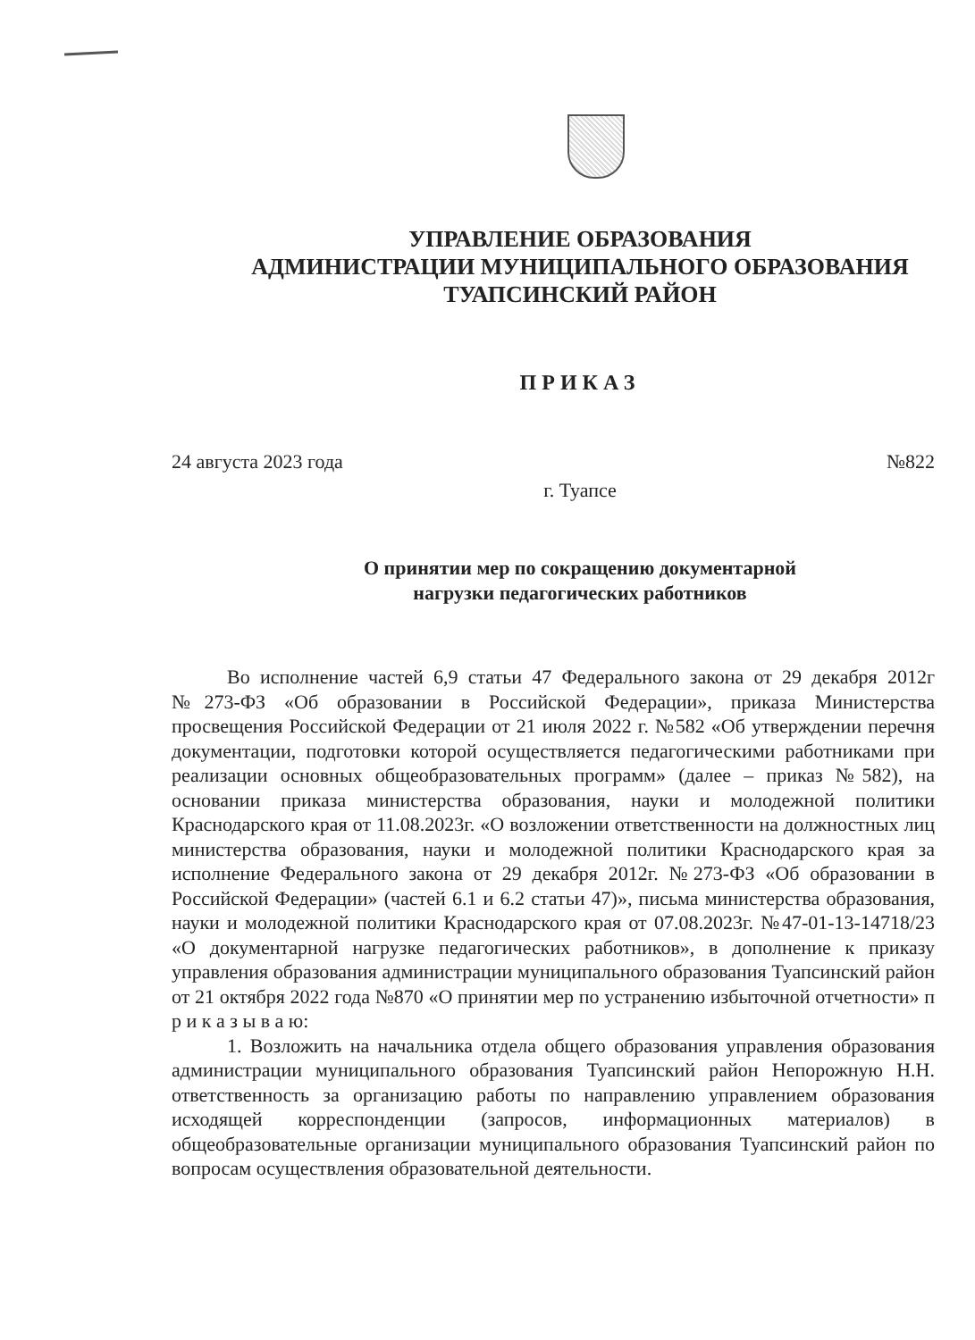УПРАВЛЕНИЕ ОБРАЗОВАНИЯ
АДМИНИСТРАЦИИ МУНИЦИПАЛЬНОГО ОБРАЗОВАНИЯ
ТУАПСИНСКИЙ РАЙОН
ПРИКАЗ
24 августа 2023 года №822
г. Туапсе
О принятии мер по сокращению документарной
нагрузки педагогических работников
Во исполнение частей 6,9 статьи 47 Федерального закона от 29 декабря 2012г №273-ФЗ «Об образовании в Российской Федерации», приказа Министерства просвещения Российской Федерации от 21 июля 2022 г. №582 «Об утверждении перечня документации, подготовки которой осуществляется педагогическими работниками при реализации основных общеобразовательных программ» (далее – приказ №582), на основании приказа министерства образования, науки и молодежной политики Краснодарского края от 11.08.2023г. «О возложении ответственности на должностных лиц министерства образования, науки и молодежной политики Краснодарского края за исполнение Федерального закона от 29 декабря 2012г. №273-ФЗ «Об образовании в Российской Федерации» (частей 6.1 и 6.2 статьи 47)», письма министерства образования, науки и молодежной политики Краснодарского края от 07.08.2023г. №47-01-13-14718/23 «О документарной нагрузке педагогических работников», в дополнение к приказу управления образования администрации муниципального образования Туапсинский район от 21 октября 2022 года №870 «О принятии мер по устранению избыточной отчетности» п р и к а з ы в а ю:
1. Возложить на начальника отдела общего образования управления образования администрации муниципального образования Туапсинский район Непорожную Н.Н. ответственность за организацию работы по направлению управлением образования исходящей корреспонденции (запросов, информационных материалов) в общеобразовательные организации муниципального образования Туапсинский район по вопросам осуществления образовательной деятельности.